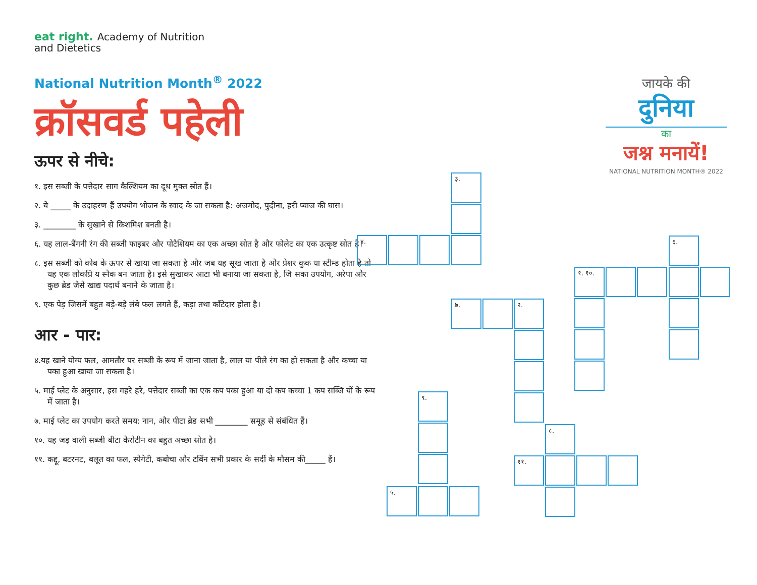eat right. Academy of Nutrition
and Dietetics
National Nutrition Month<sup>®</sup> 2022
क्रॉसवर्ड पहेली
ऊपर से नीचे:
१. इस सब्जी के पत्तेदार साग कैल्शियम का दूध मुक्त स्रोत हैं।
२. ये _____ के उदाहरण हैं उपयोग भोजन के स्वाद के जा सकता है: अजमोद, पुदीना, हरी प्याज की घास।
३. ________ के सुखाने से किशमिश बनती है।
६. यह लाल-बैंगनी रंग की सब्जी फाइबर और पोटैशियम का एक अच्छा स्रोत है और फोलेट का एक उत्कृष्ट स्रोत है।
८. इस सब्जी को कोब के ऊपर से खाया जा सकता है और जब यह सूख जाता है और प्रेशर कुक या स्टीम्ड होता है तो यह एक लोकप्रि य स्नैक बन जाता है। इसे सुखाकर आटा भी बनाया जा सकता है, जि सका उपयोग, अरेपा और कुछ ब्रेड जैसे खाद्य पदार्थ बनाने के जाता है।
९. एक पेड़ जिसमें बहुत बड़े-बड़े लंबे फल लगते हैं, कड़ा तथा काँटेदार होता है।
आर - पार:
४.यह खाने योग्य फल, आमतौर पर सब्जी के रूप में जाना जाता है, लाल या पीले रंग का हो सकता है और कच्चा या पका हुआ खाया जा सकता है।
५. माई प्लेट के अनुसार, इस गहरे हरे, पत्तेदार सब्जी का एक कप पका हुआ या दो कप कच्चा 1 कप सब्जि यों के रूप में जाता है।
७. माई प्लेट का उपयोग करते समय: नान, और पीटा ब्रेड सभी ________ समूह से संबंधित हैं।
१०. यह जड़ वाली सब्जी बीटा कैरोटीन का बहुत अच्छा स्रोत है।
११. कद्दू, बटरनट, बलूत का फल, स्पेगेटी, कबोचा और टर्बिन सभी प्रकार के सर्दी के मौसम की_____ हैं।
जायके की
दुनिया
का
जश्न मनायें!
NATIONAL NUTRITION MONTH® 2022
३.
४. ६.
१. १०.
७. २.
९.
८.
११.
५.